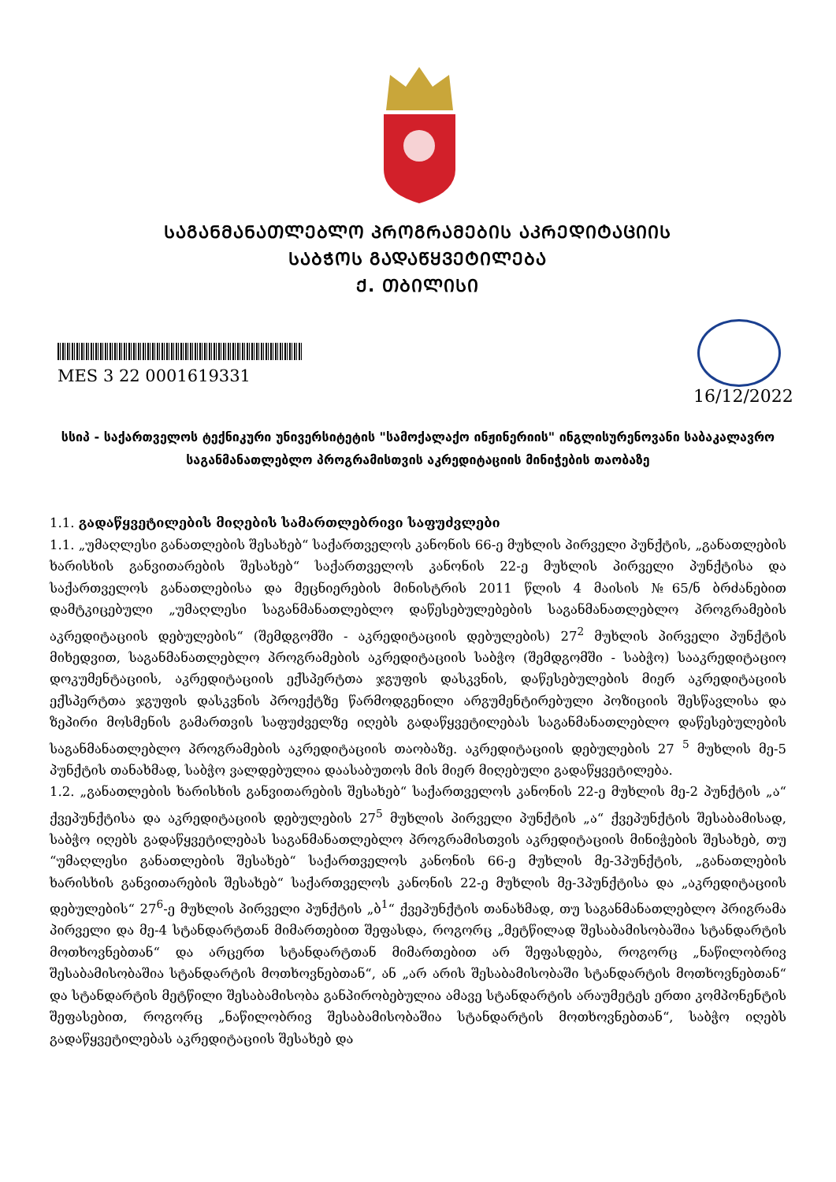ᲡᲐᲒᲐᲜᲛᲐᲜᲐᲗᲚᲔᲑᲚᲝ ᲞᲠᲝᲒᲠᲐᲛᲔᲑᲘᲡ ᲐᲙᲠᲔᲓᲘᲢᲐᲪᲘᲘᲡ
ᲡᲐᲑᲭᲝᲡ ᲒᲐᲓᲐᲬᲧᲕᲔᲢᲘᲚᲔᲑᲐ
Ქ. ᲗᲑᲘᲚᲘᲡᲘ
MES 3 22 0001619331
16/12/2022
სსიპ - საქართველოს ტექნიკური უნივერსიტეტის "სამოქალაქო ინჟინერიის" ინგლისურენოვანი საბაკალავრო საგანმანათლებლო პროგრამისთვის აკრედიტაციის მინიჭების თაობაზე
1.1. გადაწყვეტილების მიღების სამართლებრივი საფუძვლები
1.1. „უმაღლესი განათლების შესახებ“ საქართველოს კანონის 66-ე მუხლის პირველი პუნქტის, „განათლების ხარისხის განვითარების შესახებ“ საქართველოს კანონის 22-ე მუხლის პირველი პუნქტისა და საქართველოს განათლებისა და მეცნიერების მინისტრის 2011 წლის 4 მაისის №65/ნ ბრძანებით დამტკიცებული „უმაღლესი საგანმანათლებლო დაწესებულებების საგანმანათლებლო პროგრამების აკრედიტაციის დებულების“ (შემდგომში - აკრედიტაციის დებულების) 27<sup>2</sup> მუხლის პირველი პუნქტის მიხედვით, საგანმანათლებლო პროგრამების აკრედიტაციის საბჭო (შემდგომში - საბჭო) სააკრედიტაციო დოკუმენტაციის, აკრედიტაციის ექსპერტთა ჯგუფის დასკვნის, დაწესებულების მიერ აკრედიტაციის ექსპერტთა ჯგუფის დასკვნის პროექტზე წარმოდგენილი არგუმენტირებული პოზიციის შესწავლისა და ზეპირი მოსმენის გამართვის საფუძველზე იღებს გადაწყვეტილებას საგანმანათლებლო დაწესებულების საგანმანათლებლო პროგრამების აკრედიტაციის თაობაზე. აკრედიტაციის დებულების 27 <sup>5</sup> მუხლის მე-5 პუნქტის თანახმად, საბჭო ვალდებულია დაასაბუთოს მის მიერ მიღებული გადაწყვეტილება.
1.2. „განათლების ხარისხის განვითარების შესახებ“ საქართველოს კანონის 22-ე მუხლის მე-2 პუნქტის „ა“ ქვეპუნქტისა და აკრედიტაციის დებულების 27<sup>5</sup> მუხლის პირველი პუნქტის „ა“ ქვეპუნქტის შესაბამისად, საბჭო იღებს გადაწყვეტილებას საგანმანათლებლო პროგრამისთვის აკრედიტაციის მინიჭების შესახებ, თუ “უმაღლესი განათლების შესახებ“ საქართველოს კანონის 66-ე მუხლის მე-3პუნქტის, „განათლების ხარისხის განვითარების შესახებ“ საქართველოს კანონის 22-ე მუხლის მე-3პუნქტისა და „აკრედიტაციის დებულების“ 27<sup>6</sup>-ე მუხლის პირველი პუნქტის „ბ<sup>1</sup>“ ქვეპუნქტის თანახმად, თუ საგანმანათლებლო პრიგრამა პირველი და მე-4 სტანდარტთან მიმართებით შეფასდა, როგორც „მეტწილად შესაბამისობაშია სტანდარტის მოთხოვნებთან“ და არცერთ სტანდარტთან მიმართებით არ შეფასდება, როგორც „ნაწილობრივ შესაბამისობაშია სტანდარტის მოთხოვნებთან“, ან „არ არის შესაბამისობაში სტანდარტის მოთხოვნებთან“ და სტანდარტის მეტწილი შესაბამისობა განპირობებულია ამავე სტანდარტის არაუმეტეს ერთი კომპონენტის შეფასებით, როგორც „ნაწილობრივ შესაბამისობაშია სტანდარტის მოთხოვნებთან“, საბჭო იღებს გადაწყვეტილებას აკრედიტაციის შესახებ და